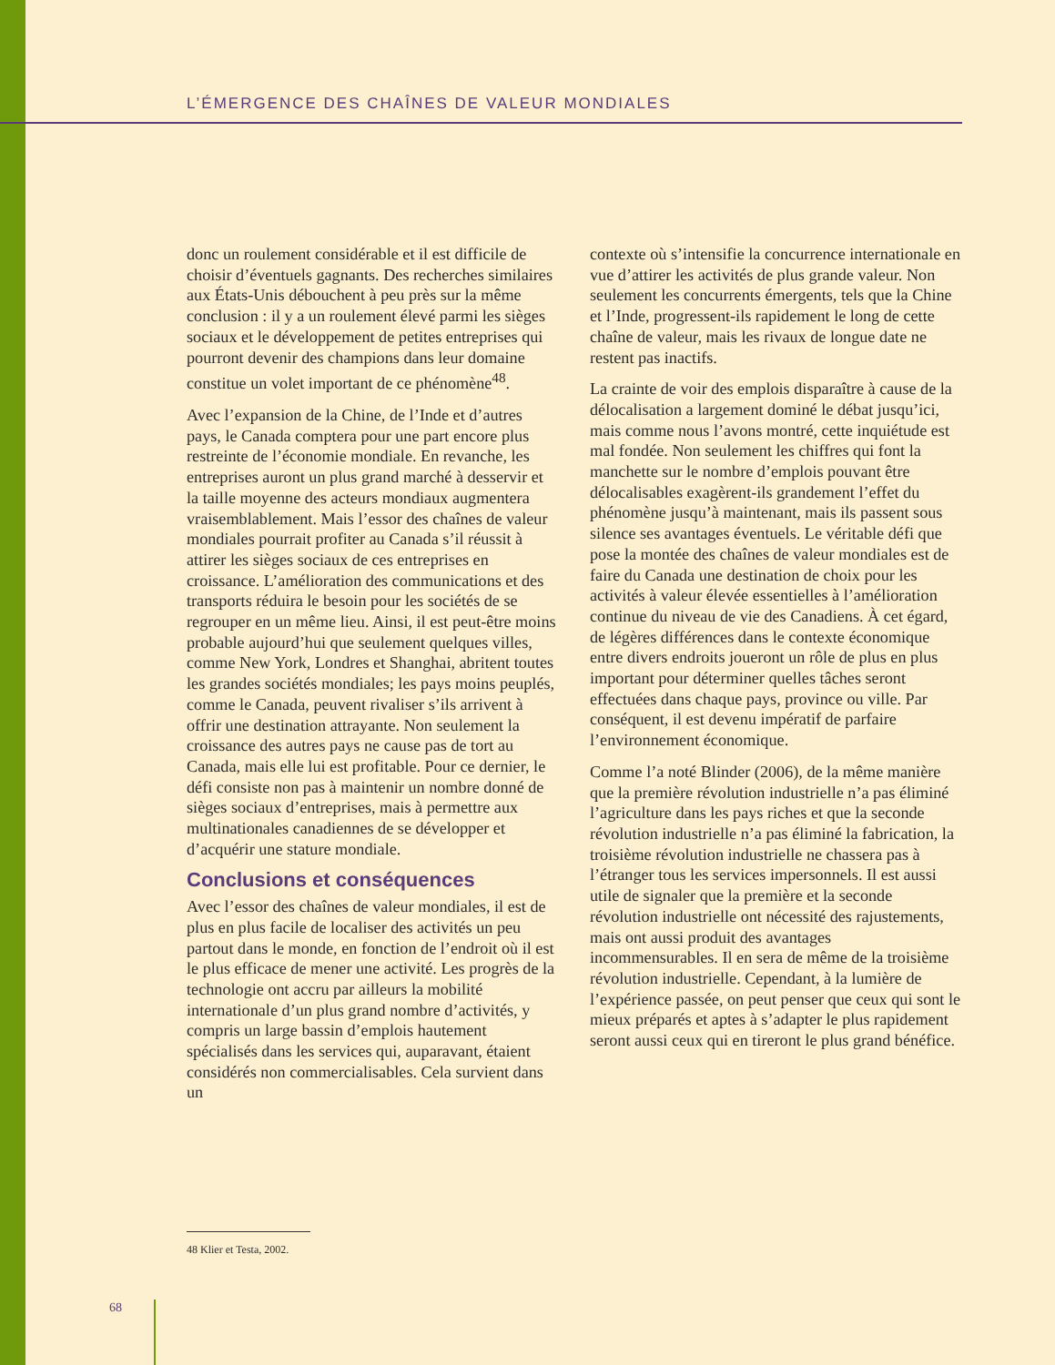L’ÉMERGENCE DES CHAÎNES DE VALEUR MONDIALES
donc un roulement considérable et il est difficile de choisir d’éventuels gagnants. Des recherches similaires aux États-Unis débouchent à peu près sur la même conclusion : il y a un roulement élevé parmi les sièges sociaux et le développement de petites entreprises qui pourront devenir des champions dans leur domaine constitue un volet important de ce phénomène<sup>48</sup>.
Avec l’expansion de la Chine, de l’Inde et d’autres pays, le Canada comptera pour une part encore plus restreinte de l’économie mondiale. En revanche, les entreprises auront un plus grand marché à desservir et la taille moyenne des acteurs mondiaux augmentera vraisemblablement. Mais l’essor des chaînes de valeur mondiales pourrait profiter au Canada s’il réussit à attirer les sièges sociaux de ces entreprises en croissance. L’amélioration des communications et des transports réduira le besoin pour les sociétés de se regrouper en un même lieu. Ainsi, il est peut-être moins probable aujourd’hui que seulement quelques villes, comme New York, Londres et Shanghai, abritent toutes les grandes sociétés mondiales; les pays moins peuplés, comme le Canada, peuvent rivaliser s’ils arrivent à offrir une destination attrayante. Non seulement la croissance des autres pays ne cause pas de tort au Canada, mais elle lui est profitable. Pour ce dernier, le défi consiste non pas à maintenir un nombre donné de sièges sociaux d’entreprises, mais à permettre aux multinationales canadiennes de se développer et d’acquérir une stature mondiale.
Conclusions et conséquences
Avec l’essor des chaînes de valeur mondiales, il est de plus en plus facile de localiser des activités un peu partout dans le monde, en fonction de l’endroit où il est le plus efficace de mener une activité. Les progrès de la technologie ont accru par ailleurs la mobilité internationale d’un plus grand nombre d’activités, y compris un large bassin d’emplois hautement spécialisés dans les services qui, auparavant, étaient considérés non commercialisables. Cela survient dans un
contexte où s’intensifie la concurrence internationale en vue d’attirer les activités de plus grande valeur. Non seulement les concurrents émergents, tels que la Chine et l’Inde, progressent-ils rapidement le long de cette chaîne de valeur, mais les rivaux de longue date ne restent pas inactifs.
La crainte de voir des emplois disparaître à cause de la délocalisation a largement dominé le débat jusqu’ici, mais comme nous l’avons montré, cette inquiétude est mal fondée. Non seulement les chiffres qui font la manchette sur le nombre d’emplois pouvant être délocalisables exagèrent-ils grandement l’effet du phénomène jusqu’à maintenant, mais ils passent sous silence ses avantages éventuels. Le véritable défi que pose la montée des chaînes de valeur mondiales est de faire du Canada une destination de choix pour les activités à valeur élevée essentielles à l’amélioration continue du niveau de vie des Canadiens. À cet égard, de légères différences dans le contexte économique entre divers endroits joueront un rôle de plus en plus important pour déterminer quelles tâches seront effectuées dans chaque pays, province ou ville. Par conséquent, il est devenu impératif de parfaire l’environnement économique.
Comme l’a noté Blinder (2006), de la même manière que la première révolution industrielle n’a pas éliminé l’agriculture dans les pays riches et que la seconde révolution industrielle n’a pas éliminé la fabrication, la troisième révolution industrielle ne chassera pas à l’étranger tous les services impersonnels. Il est aussi utile de signaler que la première et la seconde révolution industrielle ont nécessité des rajustements, mais ont aussi produit des avantages incommensurables. Il en sera de même de la troisième révolution industrielle. Cependant, à la lumière de l’expérience passée, on peut penser que ceux qui sont le mieux préparés et aptes à s’adapter le plus rapidement seront aussi ceux qui en tireront le plus grand bénéfice.
48 Klier et Testa, 2002.
68